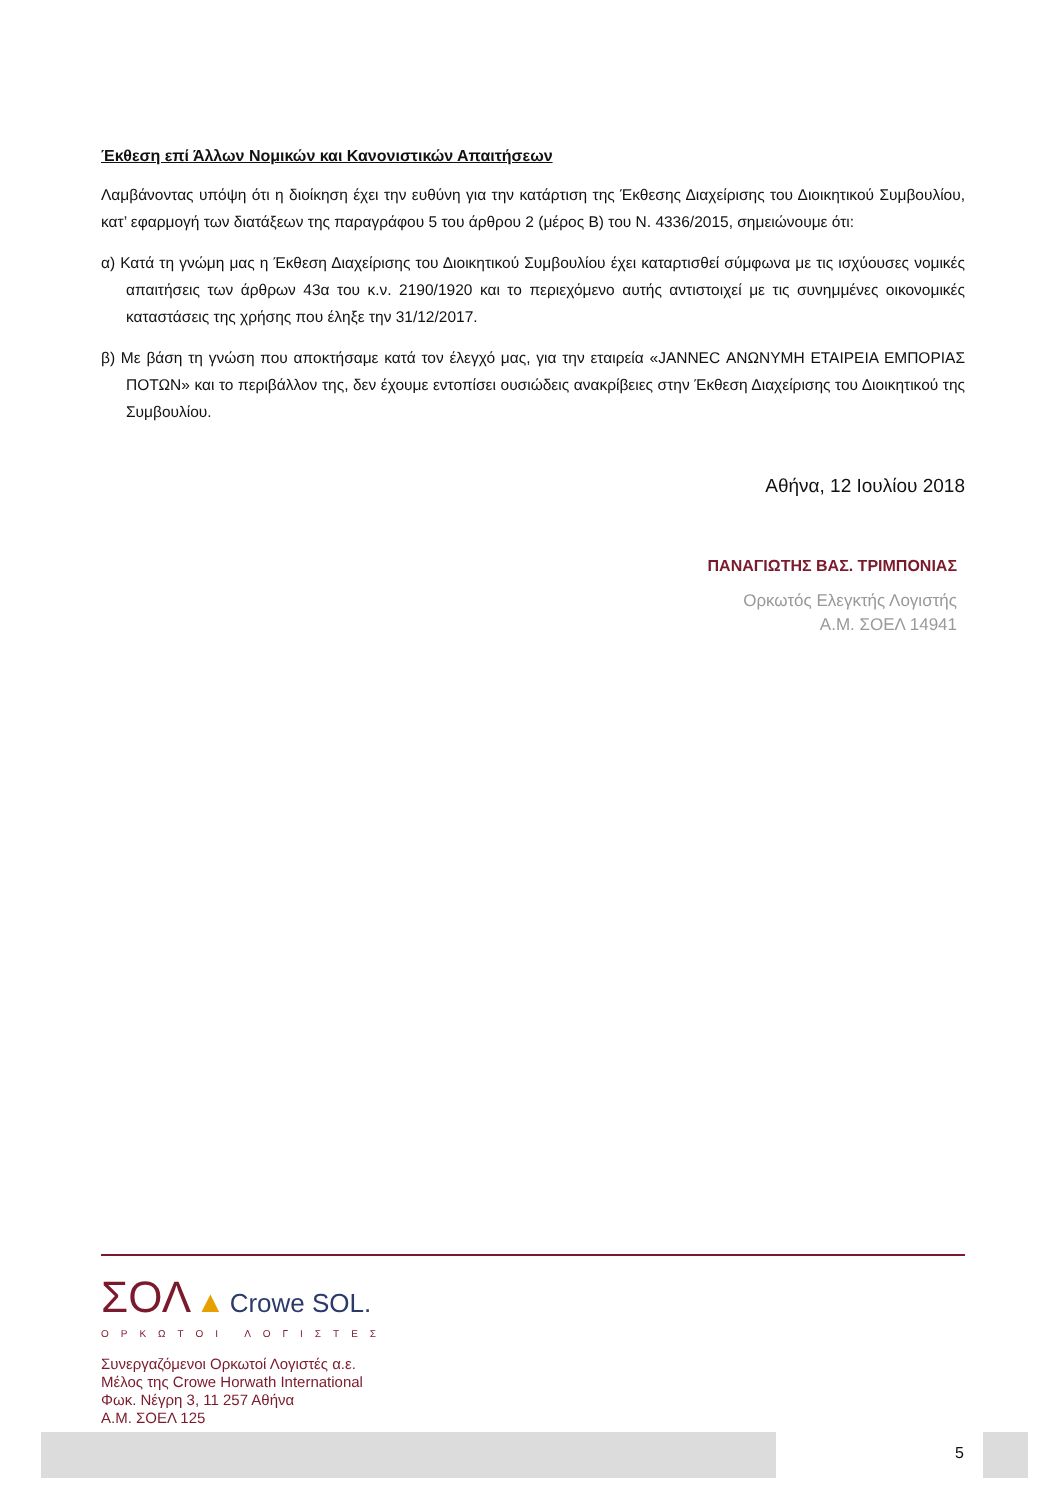Έκθεση επί Άλλων Νομικών και Κανονιστικών Απαιτήσεων
Λαμβάνοντας υπόψη ότι η διοίκηση έχει την ευθύνη για την κατάρτιση της Έκθεσης Διαχείρισης του Διοικητικού Συμβουλίου, κατ’ εφαρμογή των διατάξεων της παραγράφου 5 του άρθρου 2 (μέρος Β) του Ν. 4336/2015, σημειώνουμε ότι:
α) Κατά τη γνώμη μας η Έκθεση Διαχείρισης του Διοικητικού Συμβουλίου έχει καταρτισθεί σύμφωνα με τις ισχύουσες νομικές απαιτήσεις των άρθρων 43α του κ.ν. 2190/1920 και το περιεχόμενο αυτής αντιστοιχεί με τις συνημμένες οικονομικές καταστάσεις της χρήσης που έληξε την 31/12/2017.
β) Με βάση τη γνώση που αποκτήσαμε κατά τον έλεγχό μας, για την εταιρεία «JANNEC ΑΝΩΝΥΜΗ ΕΤΑΙΡΕΙΑ ΕΜΠΟΡΙΑΣ ΠΟΤΩΝ» και το περιβάλλον της, δεν έχουμε εντοπίσει ουσιώδεις ανακρίβειες στην Έκθεση Διαχείρισης του Διοικητικού της Συμβουλίου.
Αθήνα, 12 Ιουλίου 2018
ΠΑΝΑΓΙΩΤΗΣ ΒΑΣ. ΤΡΙΜΠΟΝΙΑΣ
Ορκωτός Ελεγκτής Λογιστής
Α.Μ. ΣΟΕΛ 14941
ΣΟΛ ▲ Crowe SOL.
ΟΡΚΩΤΟΙ ΛΟΓΙΣΤΕΣ
Συνεργαζόμενοι Ορκωτοί Λογιστές α.ε.
Μέλος της Crowe Horwath International
Φωκ. Νέγρη 3, 11 257 Αθήνα
Α.Μ. ΣΟΕΛ 125
5